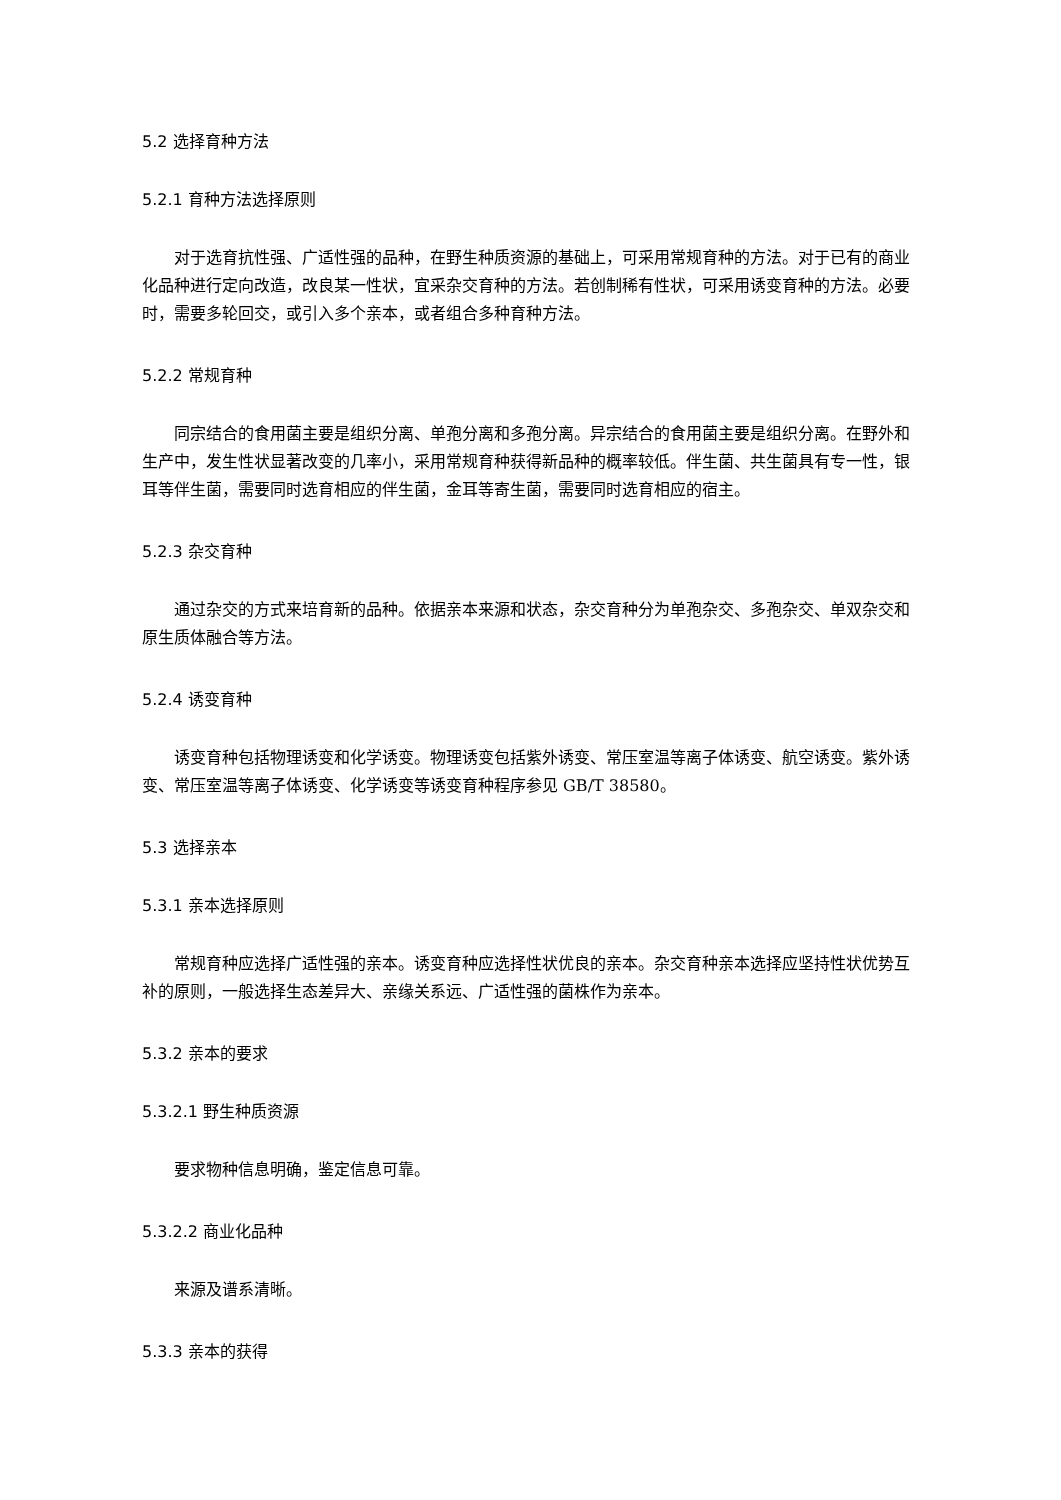5.2 选择育种方法
5.2.1 育种方法选择原则
对于选育抗性强、广适性强的品种，在野生种质资源的基础上，可采用常规育种的方法。对于已有的商业化品种进行定向改造，改良某一性状，宜采杂交育种的方法。若创制稀有性状，可采用诱变育种的方法。必要时，需要多轮回交，或引入多个亲本，或者组合多种育种方法。
5.2.2 常规育种
同宗结合的食用菌主要是组织分离、单孢分离和多孢分离。异宗结合的食用菌主要是组织分离。在野外和生产中，发生性状显著改变的几率小，采用常规育种获得新品种的概率较低。伴生菌、共生菌具有专一性，银耳等伴生菌，需要同时选育相应的伴生菌，金耳等寄生菌，需要同时选育相应的宿主。
5.2.3 杂交育种
通过杂交的方式来培育新的品种。依据亲本来源和状态，杂交育种分为单孢杂交、多孢杂交、单双杂交和原生质体融合等方法。
5.2.4 诱变育种
诱变育种包括物理诱变和化学诱变。物理诱变包括紫外诱变、常压室温等离子体诱变、航空诱变。紫外诱变、常压室温等离子体诱变、化学诱变等诱变育种程序参见 GB/T 38580。
5.3 选择亲本
5.3.1 亲本选择原则
常规育种应选择广适性强的亲本。诱变育种应选择性状优良的亲本。杂交育种亲本选择应坚持性状优势互补的原则，一般选择生态差异大、亲缘关系远、广适性强的菌株作为亲本。
5.3.2 亲本的要求
5.3.2.1 野生种质资源
要求物种信息明确，鉴定信息可靠。
5.3.2.2 商业化品种
来源及谱系清晰。
5.3.3 亲本的获得